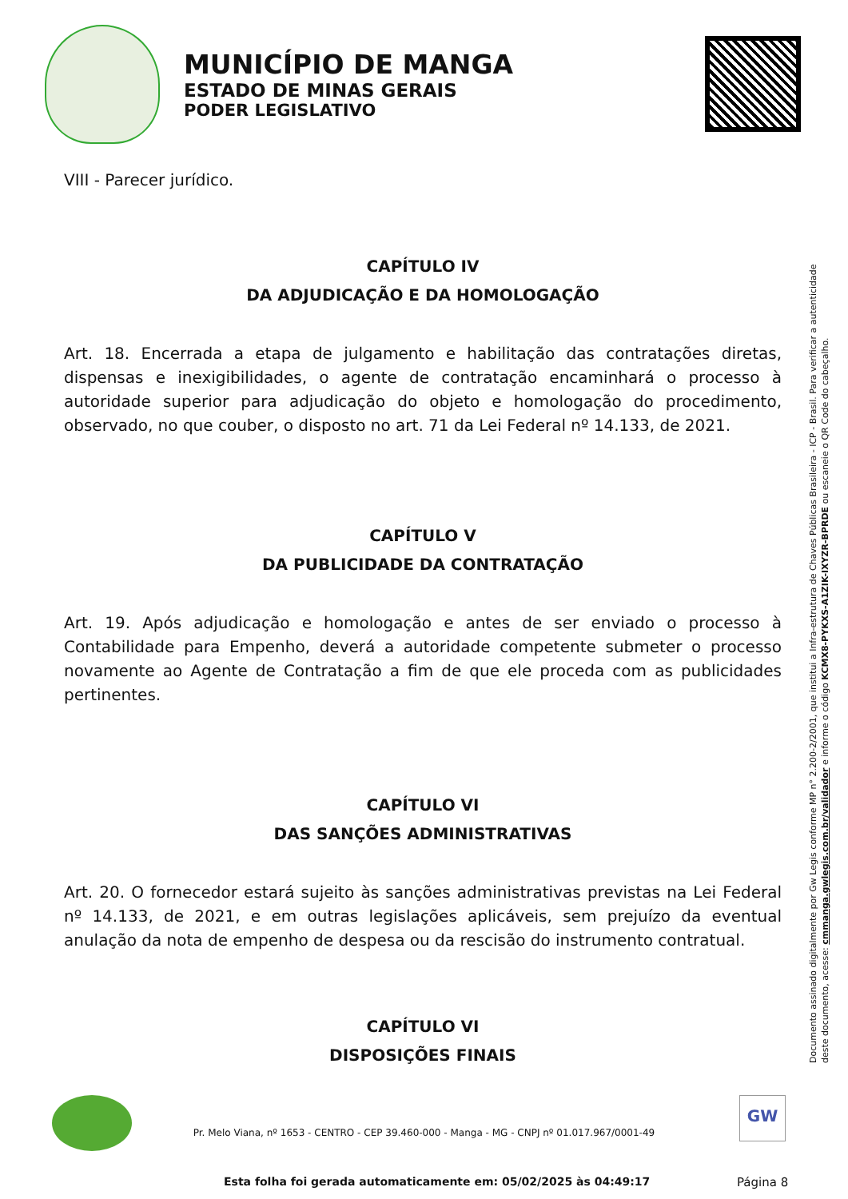MUNICÍPIO DE MANGA
ESTADO DE MINAS GERAIS
PODER LEGISLATIVO
VIII - Parecer jurídico.
CAPÍTULO IV
DA ADJUDICAÇÃO E DA HOMOLOGAÇÃO
Art. 18. Encerrada a etapa de julgamento e habilitação das contratações diretas, dispensas e inexigibilidades, o agente de contratação encaminhará o processo à autoridade superior para adjudicação do objeto e homologação do procedimento, observado, no que couber, o disposto no art. 71 da Lei Federal nº 14.133, de 2021.
CAPÍTULO V
DA PUBLICIDADE DA CONTRATAÇÃO
Art. 19. Após adjudicação e homologação e antes de ser enviado o processo à Contabilidade para Empenho, deverá a autoridade competente submeter o processo novamente ao Agente de Contratação a fim de que ele proceda com as publicidades pertinentes.
CAPÍTULO VI
DAS SANÇÕES ADMINISTRATIVAS
Art. 20. O fornecedor estará sujeito às sanções administrativas previstas na Lei Federal nº 14.133, de 2021, e em outras legislações aplicáveis, sem prejuízo da eventual anulação da nota de empenho de despesa ou da rescisão do instrumento contratual.
CAPÍTULO VI
DISPOSIÇÕES FINAIS
Documento assinado digitalmente por Gw Legis conforme MP n° 2.200-2/2001, que institui a Infra-estrutura de Chaves Públicas Brasileira - ICP - Brasil. Para verificar a autenticidade deste documento, acesse: cmmanga.gwlegis.com.br/validador e informe o código KCMX8-PYKXS-A1ZIK-IXYZR-BPRDE ou escaneie o QR Code do cabeçalho.
Pr. Melo Viana, nº 1653 - CENTRO - CEP 39.460-000 - Manga - MG - CNPJ nº 01.017.967/0001-49
GW
Esta folha foi gerada automaticamente em: 05/02/2025 às 04:49:17
Página 8